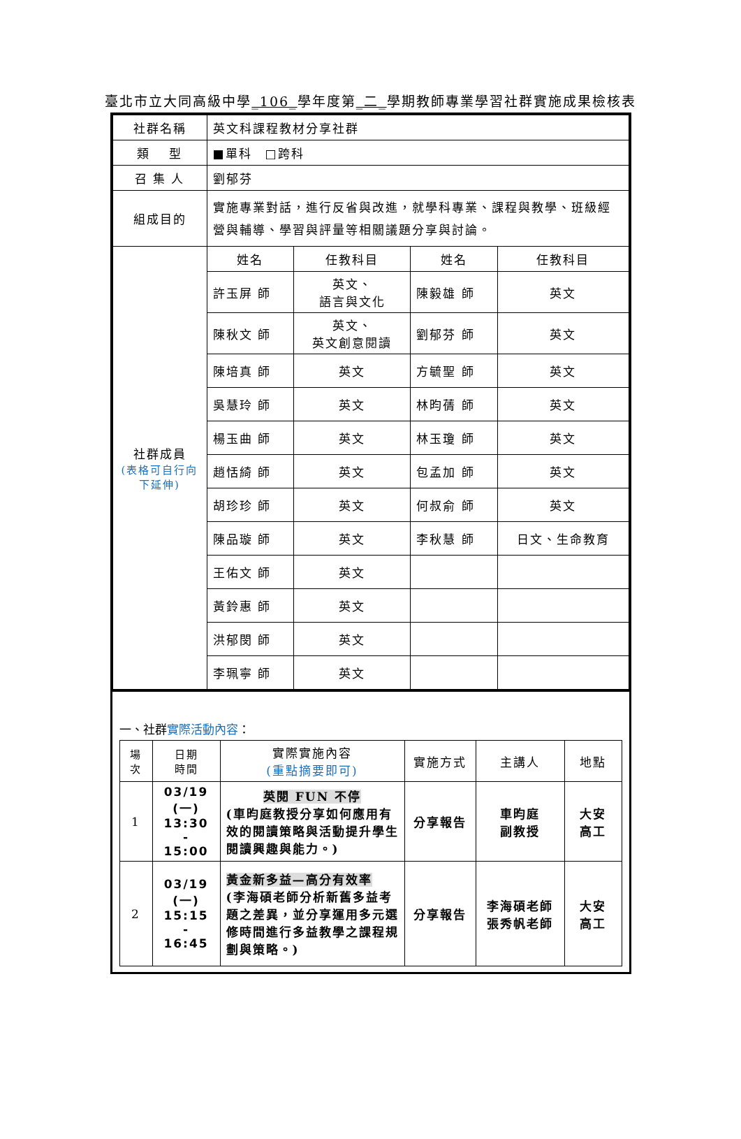臺北市立大同高級中學_106_學年度第_二_學期教師專業學習社群實施成果檢核表
| 社群名稱 | 英文科課程教材分享社群 | | | |
| 類 型 | ■單科 □跨科 | | | |
| 召 集 人 | 劉郁芬 | | | |
| 組成目的 | 實施專業對話，進行反省與改進，就學科專業、課程與教學、班級經營與輔導、學習與評量等相關議題分享與討論。 | | | |
| 社群成員 (表格可自行向下延伸) | 姓名 | 任教科目 | 姓名 | 任教科目 |
| | 許玉屏 師 | 英文、 語言與文化 | 陳毅雄 師 | 英文 |
| | 陳秋文 師 | 英文、 英文創意閱讀 | 劉郁芬 師 | 英文 |
| | 陳培真 師 | 英文 | 方毓聖 師 | 英文 |
| | 吳慧玲 師 | 英文 | 林昀蒨 師 | 英文 |
| | 楊玉曲 師 | 英文 | 林玉瓊 師 | 英文 |
| | 趙恬綺 師 | 英文 | 包孟加 師 | 英文 |
| | 胡珍珍 師 | 英文 | 何叔俞 師 | 英文 |
| | 陳品璇 師 | 英文 | 李秋慧 師 | 日文、生命教育 |
| | 王佑文 師 | 英文 | | |
| | 黃鈴惠 師 | 英文 | | |
| | 洪郁閔 師 | 英文 | | |
| | 李珮寧 師 | 英文 | | |
一、社群實際活動內容：
| 場次 | 日期 時間 | 實際實施內容 (重點摘要即可) | 實施方式 | 主講人 | 地點 |
| --- | --- | --- | --- | --- | --- |
| 1 | 03/19 (一) 13:30 - 15:00 | 英閱 FUN 不停 (車昀庭教授分享如何應用有效的閱讀策略與活動提升學生閱讀興趣與能力。) | 分享報告 | 車昀庭 副教授 | 大安 高工 |
| 2 | 03/19 (一) 15:15 - 16:45 | 黃金新多益—高分有效率 (李海碩老師分析新舊多益考題之差異，並分享運用多元選修時間進行多益教學之課程規劃與策略。) | 分享報告 | 李海碩老師 張秀帆老師 | 大安 高工 |